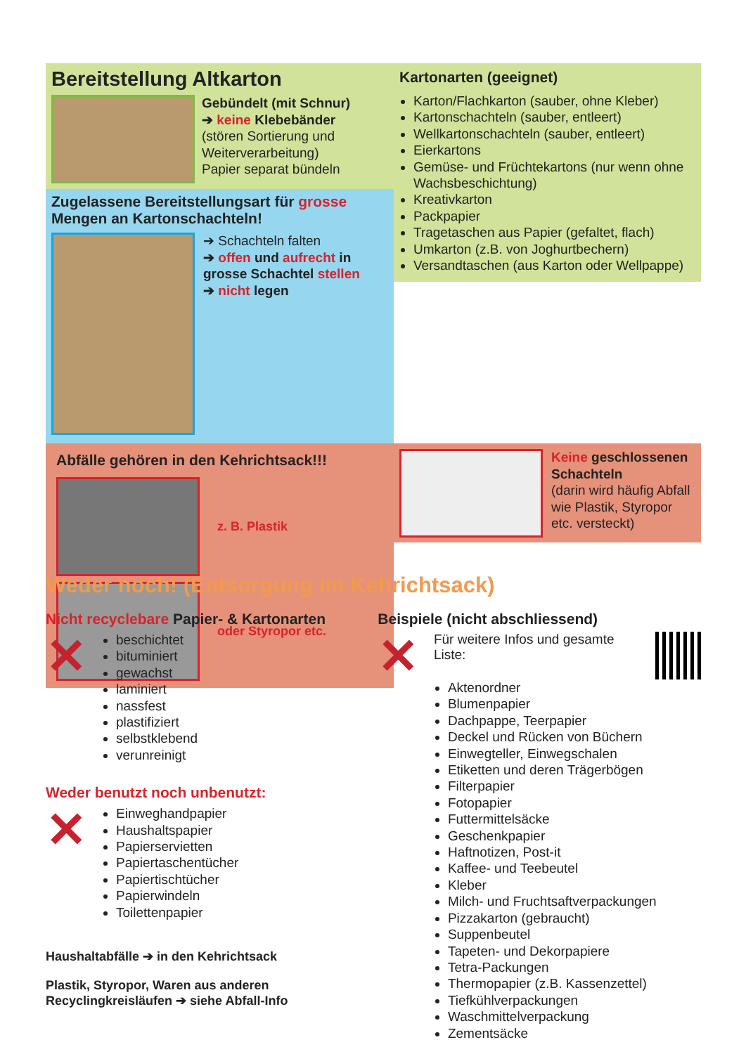Bereitstellung Altkarton
Gebündelt (mit Schnur)
➔ keine Klebebänder
(stören Sortierung und Weiterverarbeitung)
Papier separat bündeln
Kartonarten (geeignet)
Karton/Flachkarton (sauber, ohne Kleber)
Kartonschachteln (sauber, entleert)
Wellkartonschachteln (sauber, entleert)
Eierkartons
Gemüse- und Früchtekartons (nur wenn ohne Wachsbeschichtung)
Kreativkarton
Packpapier
Tragetaschen aus Papier (gefaltet, flach)
Umkarton (z.B. von Joghurtbechern)
Versandtaschen (aus Karton oder Wellpappe)
Zugelassene Bereitstellungsart für grosse Mengen an Kartonschachteln!
➔ Schachteln falten
➔ offen und aufrecht in grosse Schachtel stellen
➔ nicht legen
Abfälle gehören in den Kehrichtsack!!!
z. B. Plastik
oder Styropor etc.
Keine geschlossenen Schachteln
(darin wird häufig Abfall wie Plastik, Styropor etc. versteckt)
Weder noch! (Entsorgung im Kehrichtsack)
Nicht recyclebare Papier- & Kartonarten
✕
beschichtet
bituminiert
gewachst
laminiert
nassfest
plastifiziert
selbstklebend
verunreinigt
Weder benutzt noch unbenutzt:
✕
Einweghandpapier
Haushaltspapier
Papierservietten
Papiertaschentücher
Papiertischtücher
Papierwindeln
Toilettenpapier
Haushaltabfälle ➔ in den Kehrichtsack
Plastik, Styropor, Waren aus anderen
Recyclingkreisläufen ➔ siehe Abfall-Info
Beispiele (nicht abschliessend)
✕
Für weitere Infos und gesamte Liste:
Aktenordner
Blumenpapier
Dachpappe, Teerpapier
Deckel und Rücken von Büchern
Einwegteller, Einwegschalen
Etiketten und deren Trägerbögen
Filterpapier
Fotopapier
Futtermittelsäcke
Geschenkpapier
Haftnotizen, Post-it
Kaffee- und Teebeutel
Kleber
Milch- und Fruchtsaftverpackungen
Pizzakarton (gebraucht)
Suppenbeutel
Tapeten- und Dekorpapiere
Tetra-Packungen
Thermopapier (z.B. Kassenzettel)
Tiefkühlverpackungen
Waschmittelverpackung
Zementsäcke